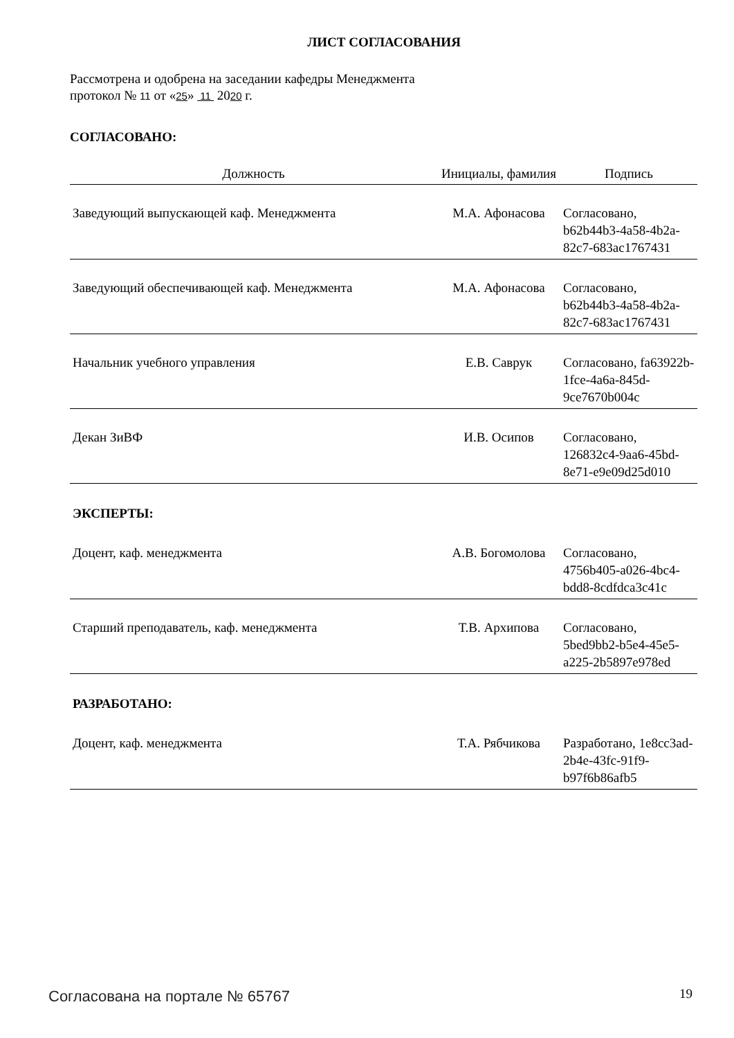ЛИСТ СОГЛАСОВАНИЯ
Рассмотрена и одобрена на заседании кафедры Менеджмента
протокол № 11 от «25» 11 2020 г.
СОГЛАСОВАНО:
| Должность | Инициалы, фамилия | Подпись |
| --- | --- | --- |
| Заведующий выпускающей каф. Менеджмента | М.А. Афонасова | Согласовано, b62b44b3-4a58-4b2a-82c7-683ac1767431 |
| Заведующий обеспечивающей каф. Менеджмента | М.А. Афонасова | Согласовано, b62b44b3-4a58-4b2a-82c7-683ac1767431 |
| Начальник учебного управления | Е.В. Саврук | Согласовано, fa63922b-1fce-4a6a-845d-9ce7670b004c |
| Декан ЗиВФ | И.В. Осипов | Согласовано, 126832c4-9aa6-45bd-8e71-e9e09d25d010 |
| ЭКСПЕРТЫ: | | |
| Доцент, каф. менеджмента | А.В. Богомолова | Согласовано, 4756b405-a026-4bc4-bdd8-8cdfdca3c41c |
| Старший преподаватель, каф. менеджмента | Т.В. Архипова | Согласовано, 5bed9bb2-b5e4-45e5-a225-2b5897e978ed |
| РАЗРАБОТАНО: | | |
| Доцент, каф. менеджмента | Т.А. Рябчикова | Разработано, 1e8cc3ad-2b4e-43fc-91f9-b97f6b86afb5 |
Согласована на портале № 65767 19